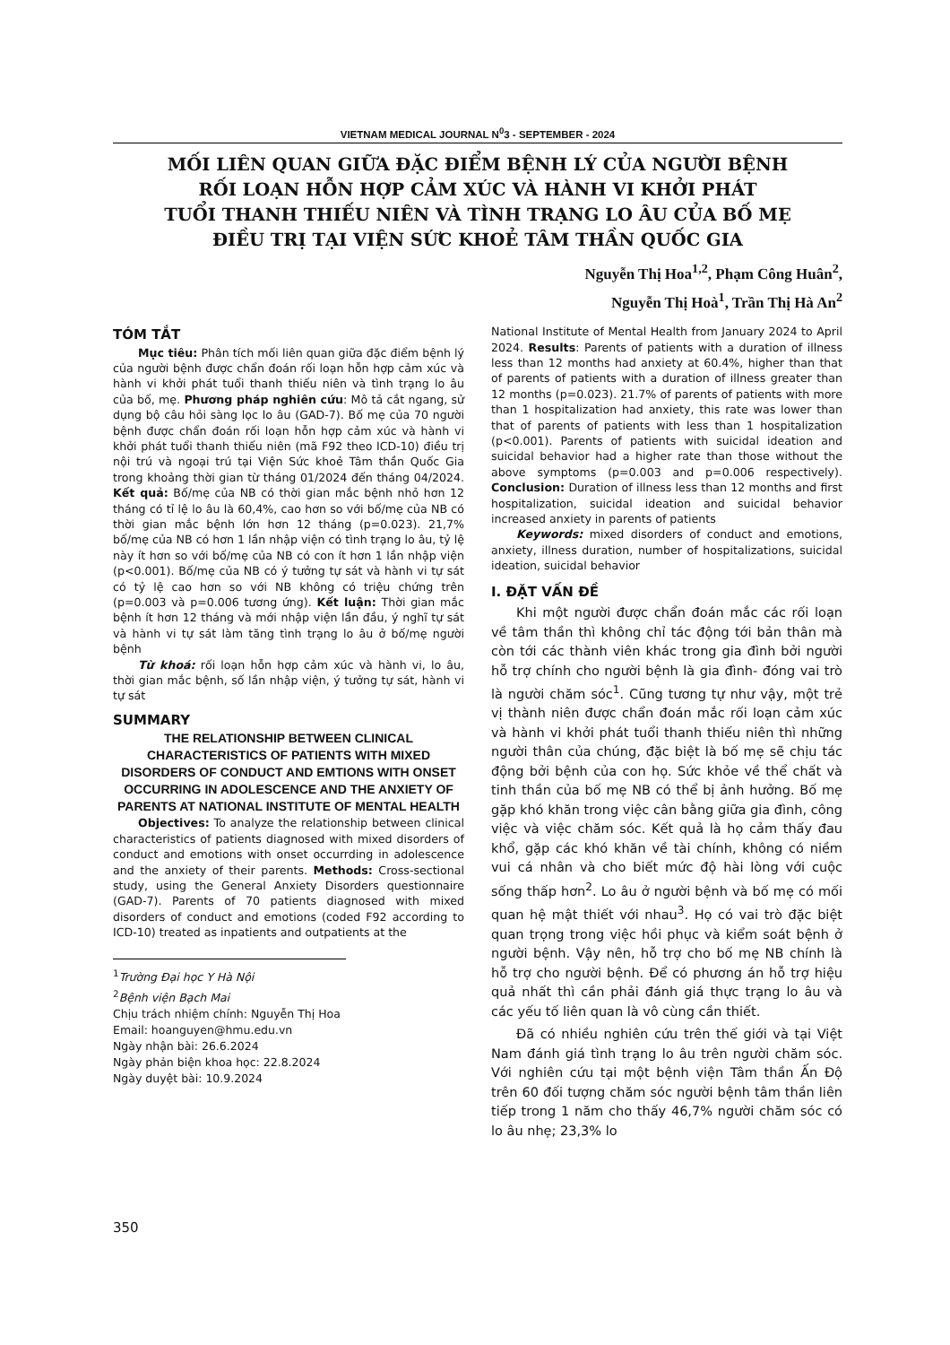VIETNAM MEDICAL JOURNAL N<sup>0</sup>3 - SEPTEMBER - 2024
MỐI LIÊN QUAN GIỮA ĐẶC ĐIỂM BỆNH LÝ CỦA NGƯỜI BỆNH
RỐI LOẠN HỖN HỢP CẢM XÚC VÀ HÀNH VI KHỞI PHÁT
TUỔI THANH THIẾU NIÊN VÀ TÌNH TRẠNG LO ÂU CỦA BỐ MẸ
ĐIỀU TRỊ TẠI VIỆN SỨC KHOẺ TÂM THẦN QUỐC GIA
Nguyễn Thị Hoa<sup>1,2</sup>, Phạm Công Huân<sup>2</sup>,
Nguyễn Thị Hoà<sup>1</sup>, Trần Thị Hà An<sup>2</sup>
TÓM TẮT
Mục tiêu: Phân tích mối liên quan giữa đặc điểm bệnh lý của người bệnh được chẩn đoán rối loạn hỗn hợp cảm xúc và hành vi khởi phát tuổi thanh thiếu niên và tình trạng lo âu của bố, mẹ. Phương pháp nghiên cứu: Mô tả cắt ngang, sử dụng bộ câu hỏi sàng lọc lo âu (GAD-7). Bố mẹ của 70 người bệnh được chẩn đoán rối loạn hỗn hợp cảm xúc và hành vi khởi phát tuổi thanh thiếu niên (mã F92 theo ICD-10) điều trị nội trú và ngoại trú tại Viện Sức khoẻ Tâm thần Quốc Gia trong khoảng thời gian từ tháng 01/2024 đến tháng 04/2024. Kết quả: Bố/mẹ của NB có thời gian mắc bệnh nhỏ hơn 12 tháng có tỉ lệ lo âu là 60,4%, cao hơn so với bố/mẹ của NB có thời gian mắc bệnh lớn hơn 12 tháng (p=0.023). 21,7% bố/mẹ của NB có hơn 1 lần nhập viện có tình trạng lo âu, tỷ lệ này ít hơn so với bố/mẹ của NB có con ít hơn 1 lần nhập viện (p<0.001). Bố/mẹ của NB có ý tưởng tự sát và hành vi tự sát có tỷ lệ cao hơn so với NB không có triệu chứng trên (p=0.003 và p=0.006 tương ứng). Kết luận: Thời gian mắc bệnh ít hơn 12 tháng và mới nhập viện lần đầu, ý nghĩ tự sát và hành vi tự sát làm tăng tình trạng lo âu ở bố/mẹ người bệnh
Từ khoá: rối loạn hỗn hợp cảm xúc và hành vi, lo âu, thời gian mắc bệnh, số lần nhập viện, ý tưởng tự sát, hành vi tự sát
SUMMARY
THE RELATIONSHIP BETWEEN CLINICAL CHARACTERISTICS OF PATIENTS WITH MIXED DISORDERS OF CONDUCT AND EMTIONS WITH ONSET OCCURRING IN ADOLESCENCE AND THE ANXIETY OF PARENTS AT NATIONAL INSTITUTE OF MENTAL HEALTH
Objectives: To analyze the relationship between clinical characteristics of patients diagnosed with mixed disorders of conduct and emotions with onset occurrding in adolescence and the anxiety of their parents. Methods: Cross-sectional study, using the General Anxiety Disorders questionnaire (GAD-7). Parents of 70 patients diagnosed with mixed disorders of conduct and emotions (coded F92 according to ICD-10) treated as inpatients and outpatients at the
<sup>1</sup> Trường Đại học Y Hà Nội
<sup>2</sup> Bệnh viện Bạch Mai
Chịu trách nhiệm chính: Nguyễn Thị Hoa
Email: hoanguyen@hmu.edu.vn
Ngày nhận bài: 26.6.2024
Ngày phản biện khoa học: 22.8.2024
Ngày duyệt bài: 10.9.2024
National Institute of Mental Health from January 2024 to April 2024. Results: Parents of patients with a duration of illness less than 12 months had anxiety at 60.4%, higher than that of parents of patients with a duration of illness greater than 12 months (p=0.023). 21.7% of parents of patients with more than 1 hospitalization had anxiety, this rate was lower than that of parents of patients with less than 1 hospitalization (p<0.001). Parents of patients with suicidal ideation and suicidal behavior had a higher rate than those without the above symptoms (p=0.003 and p=0.006 respectively). Conclusion: Duration of illness less than 12 months and first hospitalization, suicidal ideation and suicidal behavior increased anxiety in parents of patients
Keywords: mixed disorders of conduct and emotions, anxiety, illness duration, number of hospitalizations, suicidal ideation, suicidal behavior
I. ĐẶT VẤN ĐỀ
Khi một người được chẩn đoán mắc các rối loạn về tâm thần thì không chỉ tác động tới bản thân mà còn tới các thành viên khác trong gia đình bởi người hỗ trợ chính cho người bệnh là gia đình- đóng vai trò là người chăm sóc<sup>1</sup>. Cũng tương tự như vậy, một trẻ vị thành niên được chẩn đoán mắc rối loạn cảm xúc và hành vi khởi phát tuổi thanh thiếu niên thì những người thân của chúng, đặc biệt là bố mẹ sẽ chịu tác động bởi bệnh của con họ. Sức khỏe về thể chất và tinh thần của bố mẹ NB có thể bị ảnh hưởng. Bố mẹ gặp khó khăn trong việc cân bằng giữa gia đình, công việc và việc chăm sóc. Kết quả là họ cảm thấy đau khổ, gặp các khó khăn về tài chính, không có niềm vui cá nhân và cho biết mức độ hài lòng với cuộc sống thấp hơn<sup>2</sup>. Lo âu ở người bệnh và bố mẹ có mối quan hệ mật thiết với nhau<sup>3</sup>. Họ có vai trò đặc biệt quan trọng trong việc hồi phục và kiểm soát bệnh ở người bệnh. Vậy nên, hỗ trợ cho bố mẹ NB chính là hỗ trợ cho người bệnh. Để có phương án hỗ trợ hiệu quả nhất thì cần phải đánh giá thực trạng lo âu và các yếu tố liên quan là vô cùng cần thiết.
Đã có nhiều nghiên cứu trên thế giới và tại Việt Nam đánh giá tình trạng lo âu trên người chăm sóc. Với nghiên cứu tại một bệnh viện Tâm thần Ấn Độ trên 60 đối tượng chăm sóc người bệnh tâm thần liên tiếp trong 1 năm cho thấy 46,7% người chăm sóc có lo âu nhẹ; 23,3% lo
350